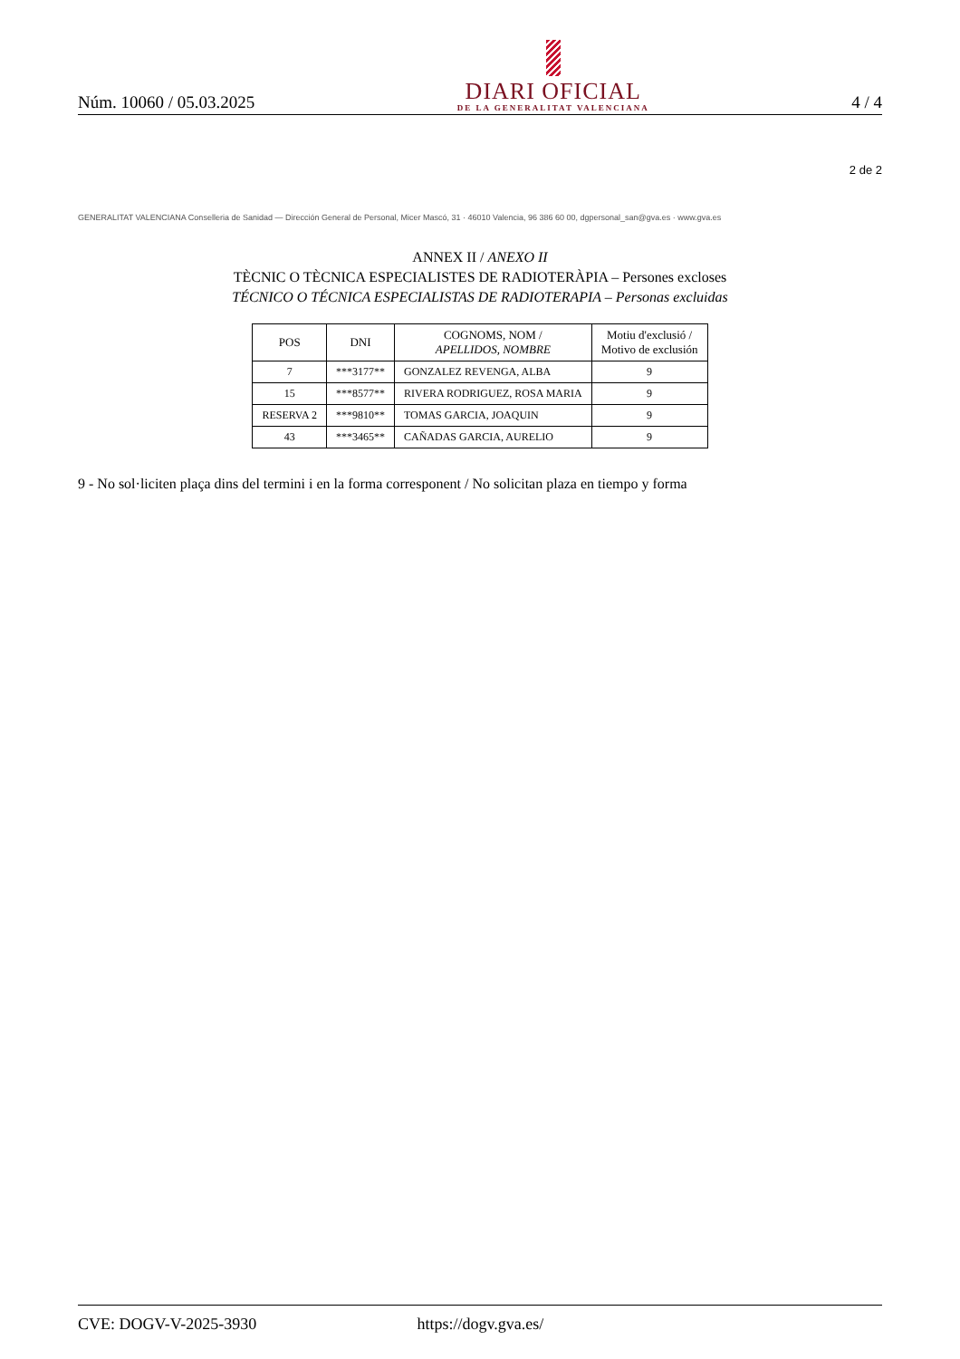Núm. 10060 / 05.03.2025
DIARI OFICIAL
DE LA GENERALITAT VALENCIANA
4 / 4
2 de 2
GENERALITAT VALENCIANA Conselleria de Sanidad — Dirección General de Personal, Micer Mascó, 31 · 46010 Valencia, 96 386 60 00, dgpersonal_san@gva.es · www.gva.es
ANNEX II / ANEXO II
TÈCNIC O TÈCNICA ESPECIALISTES DE RADIOTERÀPIA – Persones excloses
TÉCNICO O TÉCNICA ESPECIALISTAS DE RADIOTERAPIA – Personas excluidas
| POS | DNI | COGNOMS, NOM / APELLIDOS, NOMBRE | Motiu d'exclusió / Motivo de exclusión |
| --- | --- | --- | --- |
| 7 | ***3177** | GONZALEZ REVENGA, ALBA | 9 |
| 15 | ***8577** | RIVERA RODRIGUEZ, ROSA MARIA | 9 |
| RESERVA 2 | ***9810** | TOMAS GARCIA, JOAQUIN | 9 |
| 43 | ***3465** | CAÑADAS GARCIA, AURELIO | 9 |
9 - No sol·liciten plaça dins del termini i en la forma corresponent / No solicitan plaza en tiempo y forma
CVE: DOGV-V-2025-3930 https://dogv.gva.es/